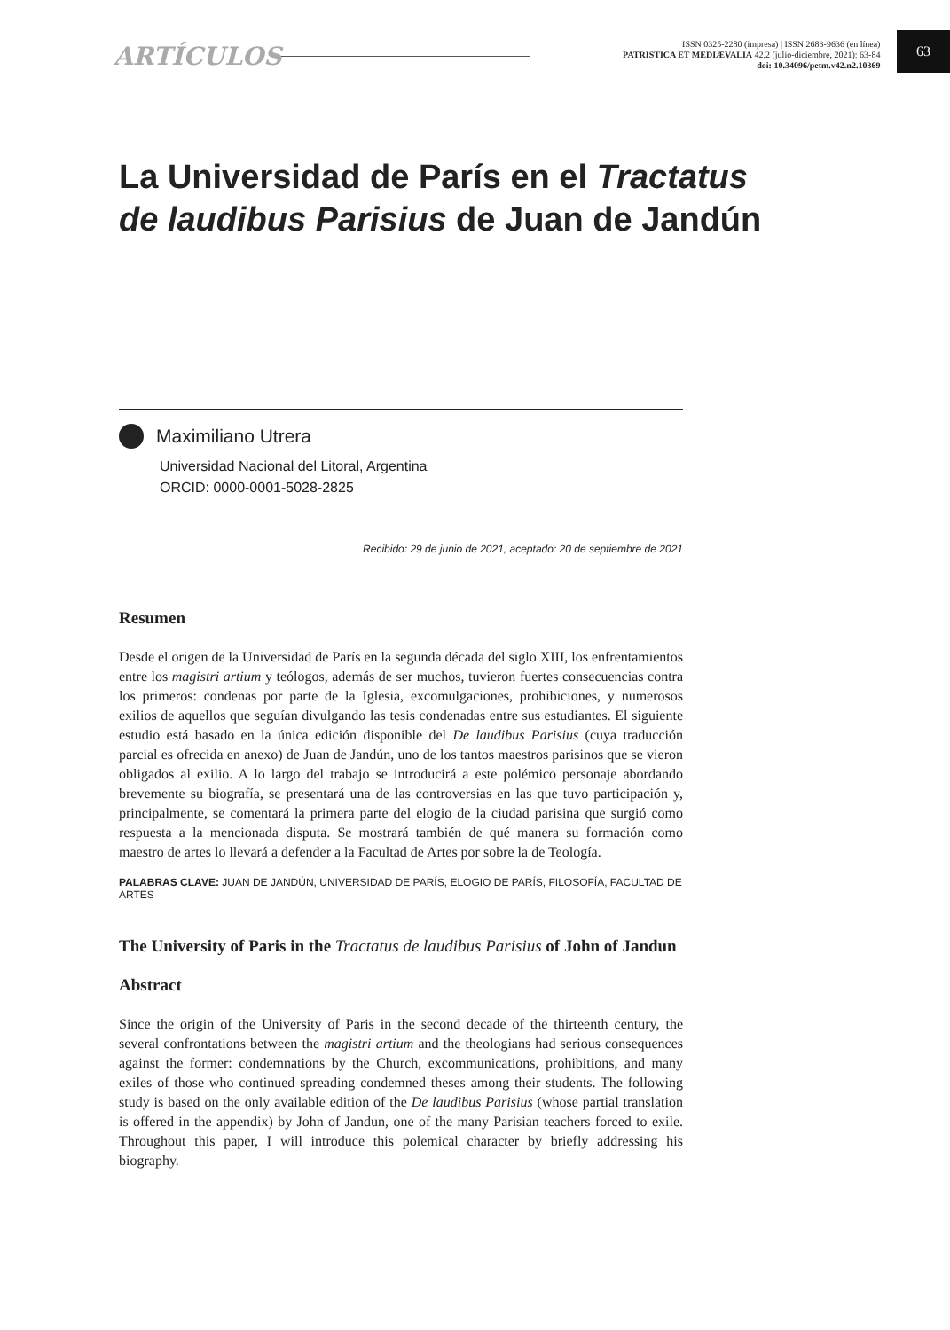ARTÍCULOS
ISSN 0325-2280 (impresa) | ISSN 2683-9636 (en línea)
PATRISTICA ET MEDIÆVALIA 42.2 (julio-diciembre, 2021): 63-84
doi: 10.34096/petm.v42.n2.10369
63
La Universidad de París en el Tractatus de laudibus Parisius de Juan de Jandún
Maximiliano Utrera
Universidad Nacional del Litoral, Argentina
ORCID: 0000-0001-5028-2825
Recibido: 29 de junio de 2021, aceptado: 20 de septiembre de 2021
Resumen
Desde el origen de la Universidad de París en la segunda década del siglo XIII, los enfrentamientos entre los magistri artium y teólogos, además de ser muchos, tuvieron fuertes consecuencias contra los primeros: condenas por parte de la Iglesia, excomulgaciones, prohibiciones, y numerosos exilios de aquellos que seguían divulgando las tesis condenadas entre sus estudiantes. El siguiente estudio está basado en la única edición disponible del De laudibus Parisius (cuya traducción parcial es ofrecida en anexo) de Juan de Jandún, uno de los tantos maestros parisinos que se vieron obligados al exilio. A lo largo del trabajo se introducirá a este polémico personaje abordando brevemente su biografía, se presentará una de las controversias en las que tuvo participación y, principalmente, se comentará la primera parte del elogio de la ciudad parisina que surgió como respuesta a la mencionada disputa. Se mostrará también de qué manera su formación como maestro de artes lo llevará a defender a la Facultad de Artes por sobre la de Teología.
PALABRAS CLAVE: JUAN DE JANDÚN, UNIVERSIDAD DE PARÍS, ELOGIO DE PARÍS, FILOSOFÍA, FACULTAD DE ARTES
The University of Paris in the Tractatus de laudibus Parisius of John of Jandun
Abstract
Since the origin of the University of Paris in the second decade of the thirteenth century, the several confrontations between the magistri artium and the theologians had serious consequences against the former: condemnations by the Church, excommunications, prohibitions, and many exiles of those who continued spreading condemned theses among their students. The following study is based on the only available edition of the De laudibus Parisius (whose partial translation is offered in the appendix) by John of Jandun, one of the many Parisian teachers forced to exile. Throughout this paper, I will introduce this polemical character by briefly addressing his biography.